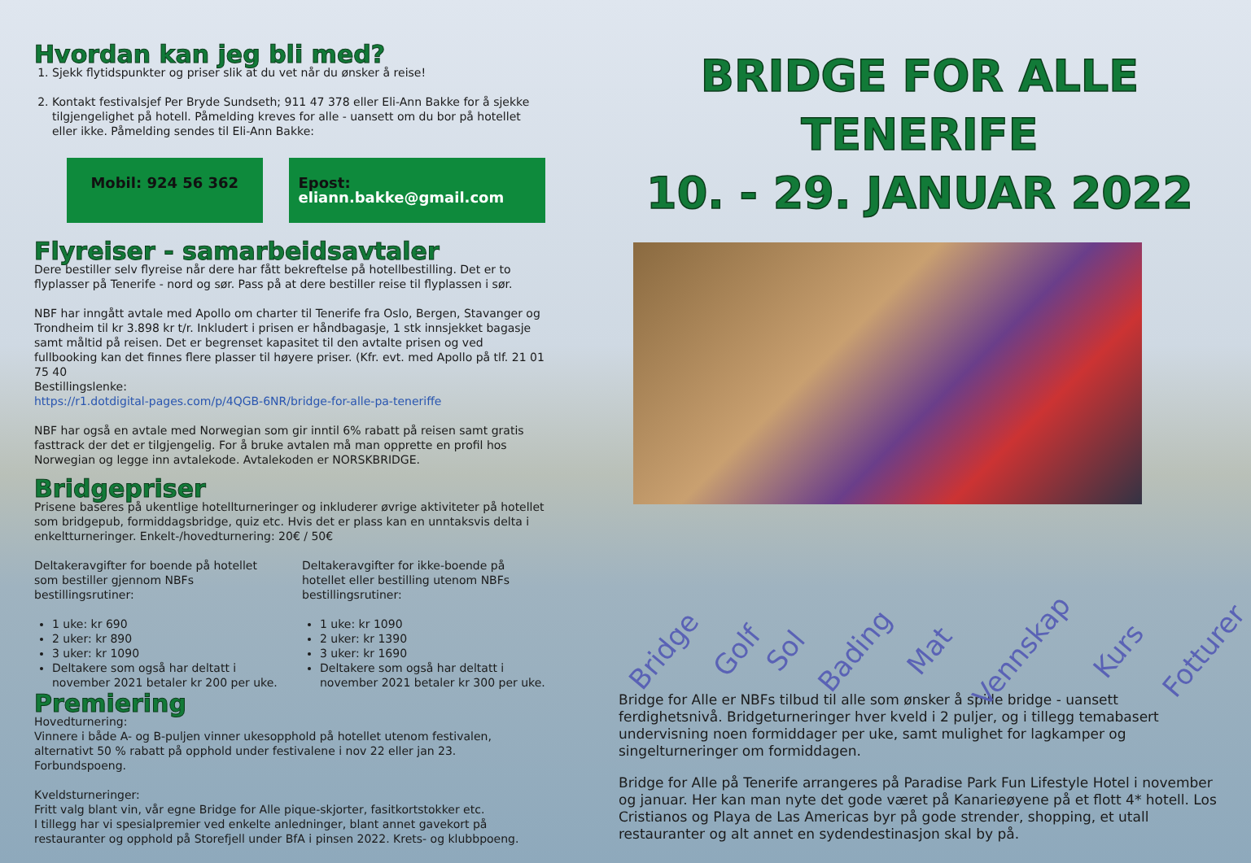Hvordan kan jeg bli med?
1. Sjekk flytidspunkter og priser slik at du vet når du ønsker å reise!
2. Kontakt festivalsjef Per Bryde Sundseth; 911 47 378 eller Eli-Ann Bakke for å sjekke tilgjengelighet på hotell. Påmelding kreves for alle - uansett om du bor på hotellet eller ikke. Påmelding sendes til Eli-Ann Bakke:
Mobil: 924 56 362 Epost: eliann.bakke@gmail.com
Flyreiser - samarbeidsavtaler
Dere bestiller selv flyreise når dere har fått bekreftelse på hotellbestilling. Det er to flyplasser på Tenerife - nord og sør. Pass på at dere bestiller reise til flyplassen i sør.
NBF har inngått avtale med Apollo om charter til Tenerife fra Oslo, Bergen, Stavanger og Trondheim til kr 3.898 kr t/r. Inkludert i prisen er håndbagasje, 1 stk innsjekket bagasje samt måltid på reisen. Det er begrenset kapasitet til den avtalte prisen og ved fullbooking kan det finnes flere plasser til høyere priser. (Kfr. evt. med Apollo på tlf. 21 01 75 40
Bestillingslenke:
https://r1.dotdigital-pages.com/p/4QGB-6NR/bridge-for-alle-pa-teneriffe
NBF har også en avtale med Norwegian som gir inntil 6% rabatt på reisen samt gratis fasttrack der det er tilgjengelig. For å bruke avtalen må man opprette en profil hos Norwegian og legge inn avtalekode. Avtalekoden er NORSKBRIDGE.
Bridgepriser
Prisene baseres på ukentlige hotellturneringer og inkluderer øvrige aktiviteter på hotellet som bridgepub, formiddagsbridge, quiz etc. Hvis det er plass kan en unntaksvis delta i enkeltturneringer. Enkelt-/hovedturnering: 20€ / 50€
Deltakeravgifter for boende på hotellet som bestiller gjennom NBFs bestillingsrutiner:
1 uke: kr 690
2 uker: kr 890
3 uker: kr 1090
Deltakere som også har deltatt i november 2021 betaler kr 200 per uke.
Deltakeravgifter for ikke-boende på hotellet eller bestilling utenom NBFs bestillingsrutiner:
1 uke: kr 1090
2 uker: kr 1390
3 uker: kr 1690
Deltakere som også har deltatt i november 2021 betaler kr 300 per uke.
Premiering
Hovedturnering:
Vinnere i både A- og B-puljen vinner ukesopphold på hotellet utenom festivalen, alternativt 50 % rabatt på opphold under festivalene i nov 22 eller jan 23. Forbundspoeng.
Kveldsturneringer:
Fritt valg blant vin, vår egne Bridge for Alle pique-skjorter, fasitkortstokker etc.
I tillegg har vi spesialpremier ved enkelte anledninger, blant annet gavekort på restauranter og opphold på Storefjell under BfA i pinsen 2022. Krets- og klubbpoeng.
BRIDGE FOR ALLE
TENERIFE
10. - 29. JANUAR 2022
Bridge Golf Sol Bading Mat Vennskap Kurs Fotturer
Bridge for Alle er NBFs tilbud til alle som ønsker å spille bridge - uansett ferdighetsnivå. Bridgeturneringer hver kveld i 2 puljer, og i tillegg temabasert undervisning noen formiddager per uke, samt mulighet for lagkamper og singelturneringer om formiddagen.
Bridge for Alle på Tenerife arrangeres på Paradise Park Fun Lifestyle Hotel i november og januar. Her kan man nyte det gode været på Kanarieøyene på et flott 4* hotell. Los Cristianos og Playa de Las Americas byr på gode strender, shopping, et utall restauranter og alt annet en sydendestinasjon skal by på.